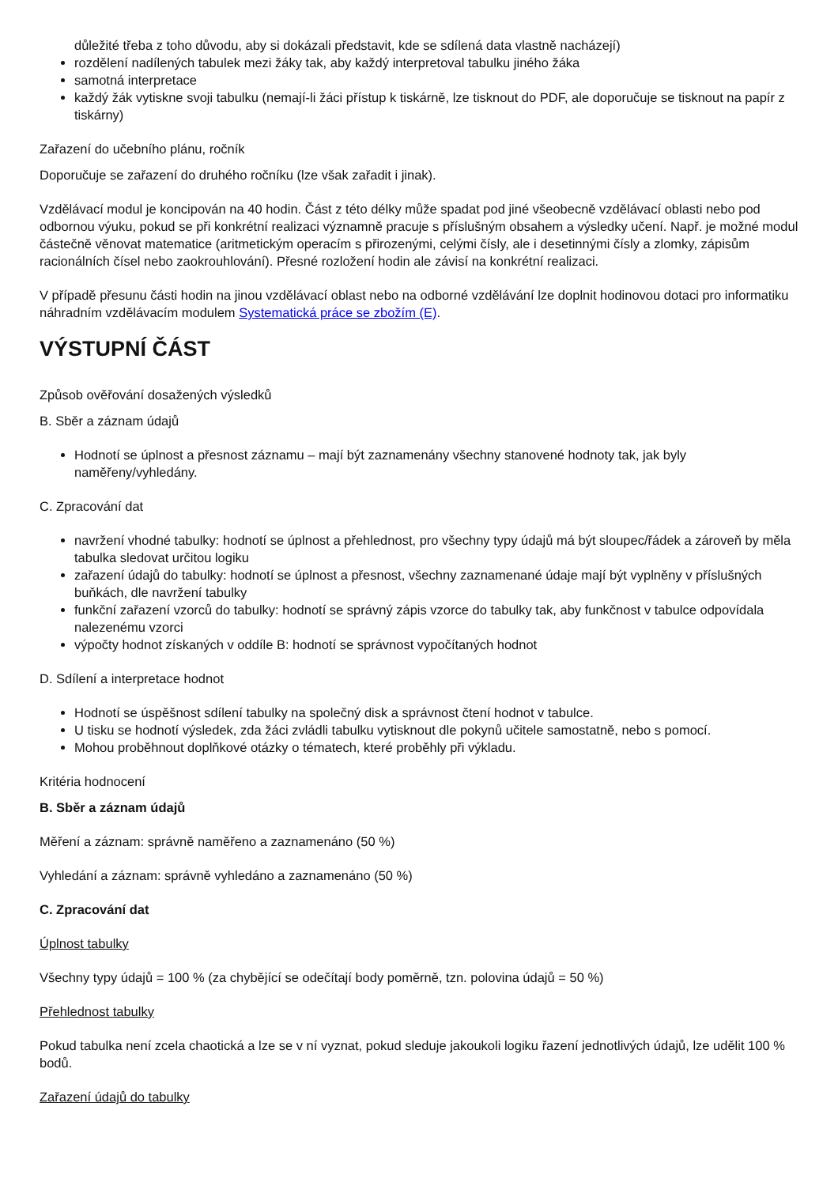důležité třeba z toho důvodu, aby si dokázali představit, kde se sdílená data vlastně nacházejí)
rozdělení nadílených tabulek mezi žáky tak, aby každý interpretoval tabulku jiného žáka
samotná interpretace
každý žák vytiskne svoji tabulku (nemají-li žáci přístup k tiskárně, lze tisknout do PDF, ale doporučuje se tisknout na papír z tiskárny)
Zařazení do učebního plánu, ročník
Doporučuje se zařazení do druhého ročníku (lze však zařadit i jinak).
Vzdělávací modul je koncipován na 40 hodin. Část z této délky může spadat pod jiné všeobecně vzdělávací oblasti nebo pod odbornou výuku, pokud se při konkrétní realizaci významně pracuje s příslušným obsahem a výsledky učení. Např. je možné modul částečně věnovat matematice (aritmetickým operacím s přirozenými, celými čísly, ale i desetinnými čísly a zlomky, zápisům racionálních čísel nebo zaokrouhlování). Přesné rozložení hodin ale závisí na konkrétní realizaci.
V případě přesunu části hodin na jinou vzdělávací oblast nebo na odborné vzdělávání lze doplnit hodinovou dotaci pro informatiku náhradním vzdělávacím modulem Systematická práce se zbožím (E).
VÝSTUPNÍ ČÁST
Způsob ověřování dosažených výsledků
B. Sběr a záznam údajů
Hodnotí se úplnost a přesnost záznamu – mají být zaznamenány všechny stanovené hodnoty tak, jak byly naměřeny/vyhledány.
C. Zpracování dat
navržení vhodné tabulky: hodnotí se úplnost a přehlednost, pro všechny typy údajů má být sloupec/řádek a zároveň by měla tabulka sledovat určitou logiku
zařazení údajů do tabulky: hodnotí se úplnost a přesnost, všechny zaznamenané údaje mají být vyplněny v příslušných buňkách, dle navržení tabulky
funkční zařazení vzorců do tabulky: hodnotí se správný zápis vzorce do tabulky tak, aby funkčnost v tabulce odpovídala nalezenému vzorci
výpočty hodnot získaných v oddíle B: hodnotí se správnost vypočítaných hodnot
D. Sdílení a interpretace hodnot
Hodnotí se úspěšnost sdílení tabulky na společný disk a správnost čtení hodnot v tabulce.
U tisku se hodnotí výsledek, zda žáci zvládli tabulku vytisknout dle pokynů učitele samostatně, nebo s pomocí.
Mohou proběhnout doplňkové otázky o tématech, které proběhly při výkladu.
Kritéria hodnocení
B. Sběr a záznam údajů
Měření a záznam: správně naměřeno a zaznamenáno (50 %)
Vyhledání a záznam: správně vyhledáno a zaznamenáno (50 %)
C. Zpracování dat
Úplnost tabulky
Všechny typy údajů = 100 % (za chybějící se odečítají body poměrně, tzn. polovina údajů = 50 %)
Přehlednost tabulky
Pokud tabulka není zcela chaotická a lze se v ní vyznat, pokud sleduje jakoukoli logiku řazení jednotlivých údajů, lze udělit 100 % bodů.
Zařazení údajů do tabulky